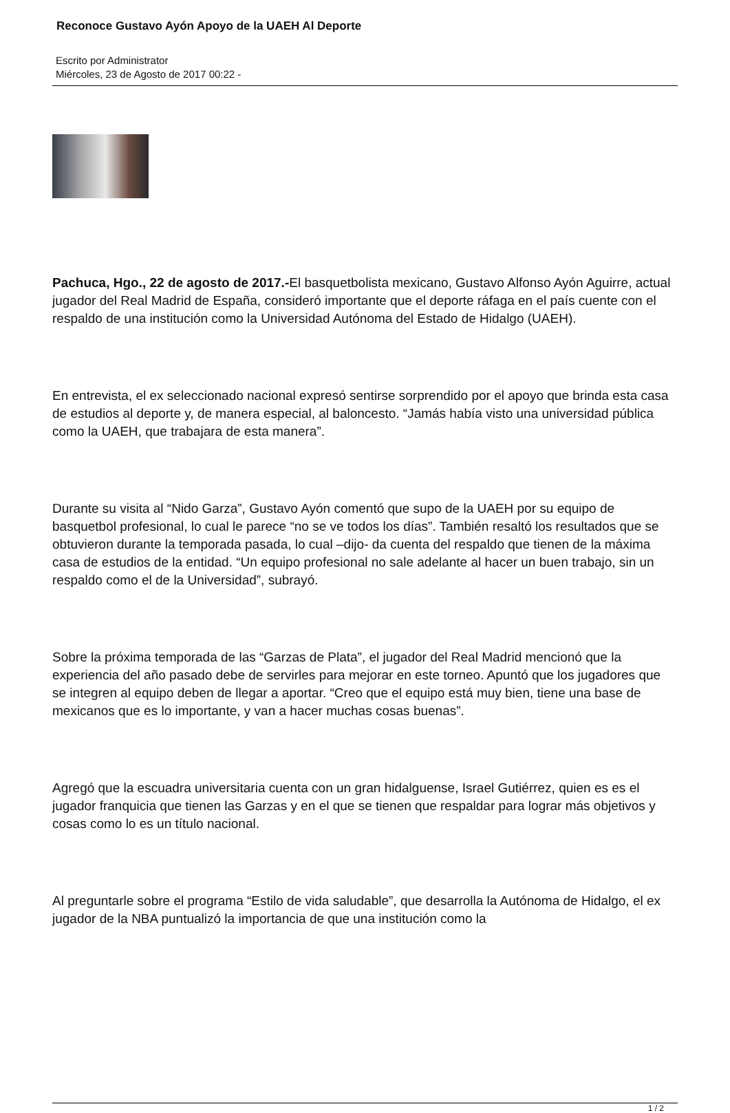Reconoce Gustavo Ayón Apoyo de la UAEH Al Deporte
Escrito por Administrator
Miércoles, 23 de Agosto de 2017 00:22 -
Pachuca, Hgo., 22 de agosto de 2017.-El basquetbolista mexicano, Gustavo Alfonso Ayón Aguirre, actual jugador del Real Madrid de España, consideró importante que el deporte ráfaga en el país cuente con el respaldo de una institución como la Universidad Autónoma del Estado de Hidalgo (UAEH).
En entrevista, el ex seleccionado nacional expresó sentirse sorprendido por el apoyo que brinda esta casa de estudios al deporte y, de manera especial, al baloncesto. “Jamás había visto una universidad pública como la UAEH, que trabajara de esta manera”.
Durante su visita al “Nido Garza”, Gustavo Ayón comentó que supo de la UAEH por su equipo de basquetbol profesional, lo cual le parece “no se ve todos los días”. También resaltó los resultados que se obtuvieron durante la temporada pasada, lo cual –dijo- da cuenta del respaldo que tienen de la máxima casa de estudios de la entidad. “Un equipo profesional no sale adelante al hacer un buen trabajo, sin un respaldo como el de la Universidad”, subrayó.
Sobre la próxima temporada de las “Garzas de Plata”, el jugador del Real Madrid mencionó que la experiencia del año pasado debe de servirles para mejorar en este torneo. Apuntó que los jugadores que se integren al equipo deben de llegar a aportar. “Creo que el equipo está muy bien, tiene una base de mexicanos que es lo importante, y van a hacer muchas cosas buenas”.
Agregó que la escuadra universitaria cuenta con un gran hidalguense, Israel Gutiérrez, quien es es el jugador franquicia que tienen las Garzas y en el que se tienen que respaldar para lograr más objetivos y cosas como lo es un título nacional.
Al preguntarle sobre el programa “Estilo de vida saludable”, que desarrolla la Autónoma de Hidalgo, el ex jugador de la NBA puntualizó la importancia de que una institución como la
1 / 2